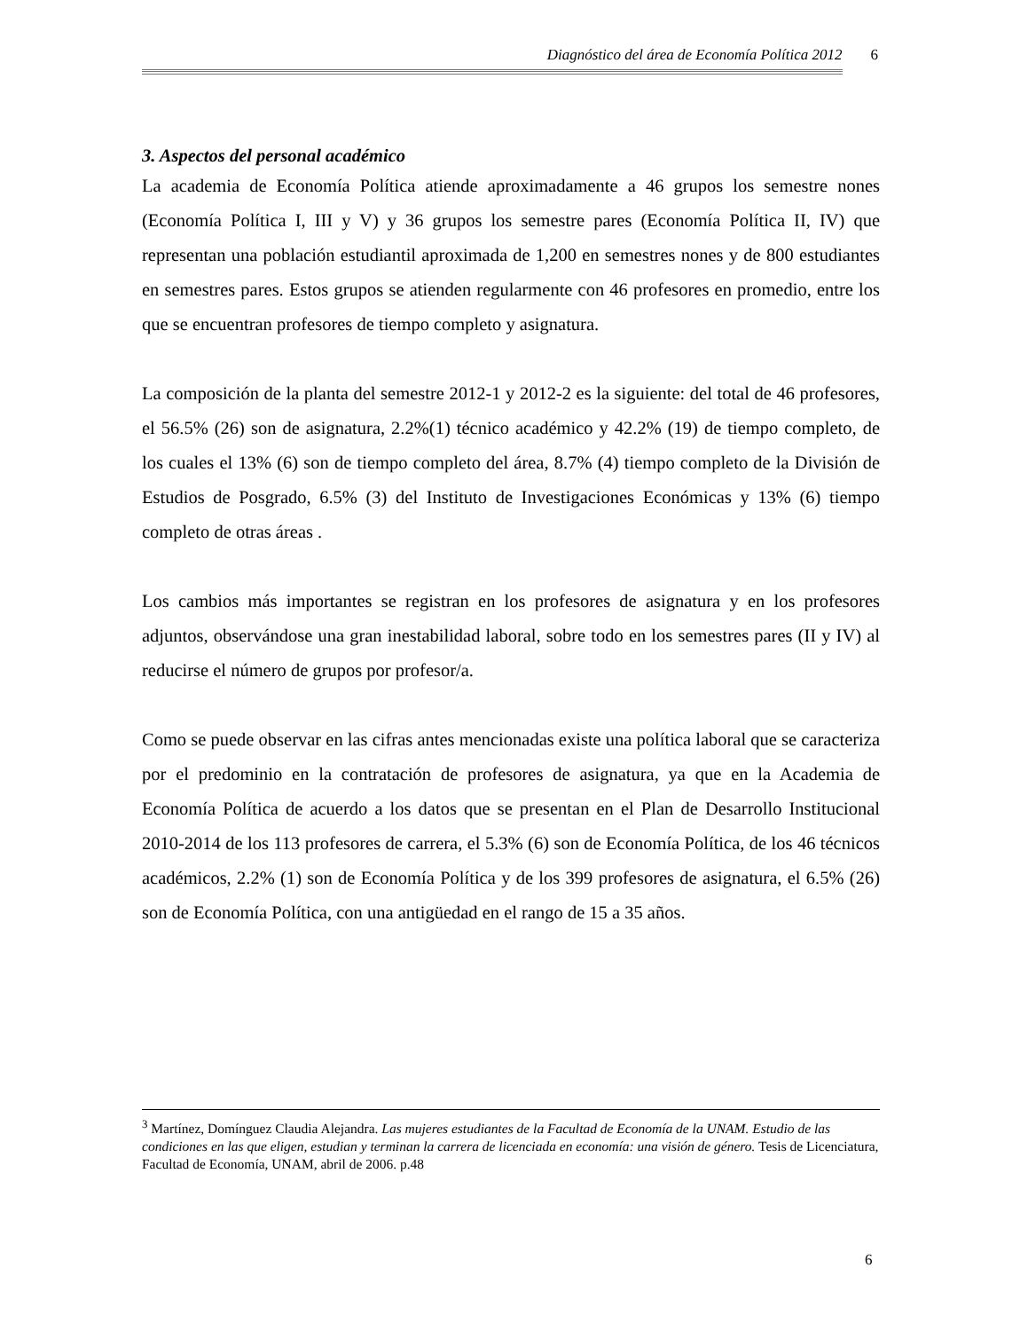Diagnóstico del área de Economía Política 2012 6
3. Aspectos del personal académico
La academia de Economía Política atiende aproximadamente a 46 grupos los semestre nones (Economía Política I, III y V) y 36 grupos los semestre pares (Economía Política II, IV) que representan una población estudiantil aproximada de 1,200 en semestres nones y de 800 estudiantes en semestres pares. Estos grupos se atienden regularmente con 46 profesores en promedio, entre los que se encuentran profesores de tiempo completo y asignatura.
La composición de la planta del semestre 2012-1 y 2012-2 es la siguiente: del total de 46 profesores, el 56.5% (26) son de asignatura, 2.2%(1) técnico académico y 42.2% (19) de tiempo completo, de los cuales el 13% (6) son de tiempo completo del área, 8.7% (4) tiempo completo de la División de Estudios de Posgrado, 6.5% (3) del Instituto de Investigaciones Económicas y 13% (6) tiempo completo de otras áreas .
Los cambios más importantes se registran en los profesores de asignatura y en los profesores adjuntos, observándose una gran inestabilidad laboral, sobre todo en los semestres pares (II y IV) al reducirse el número de grupos por profesor/a.
Como se puede observar en las cifras antes mencionadas existe una política laboral que se caracteriza por el predominio en la contratación de profesores de asignatura, ya que en la Academia de Economía Política de acuerdo a los datos que se presentan en el Plan de Desarrollo Institucional 2010-2014 de los 113 profesores de carrera, el 5.3% (6) son de Economía Política, de los 46 técnicos académicos, 2.2% (1) son de Economía Política y de los 399 profesores de asignatura, el 6.5% (26) son de Economía Política, con una antigüedad en el rango de 15 a 35 años.
<sup>3</sup> Martínez, Domínguez Claudia Alejandra. Las mujeres estudiantes de la Facultad de Economía de la UNAM. Estudio de las condiciones en las que eligen, estudian y terminan la carrera de licenciada en economía: una visión de género. Tesis de Licenciatura, Facultad de Economía, UNAM, abril de 2006. p.48
6